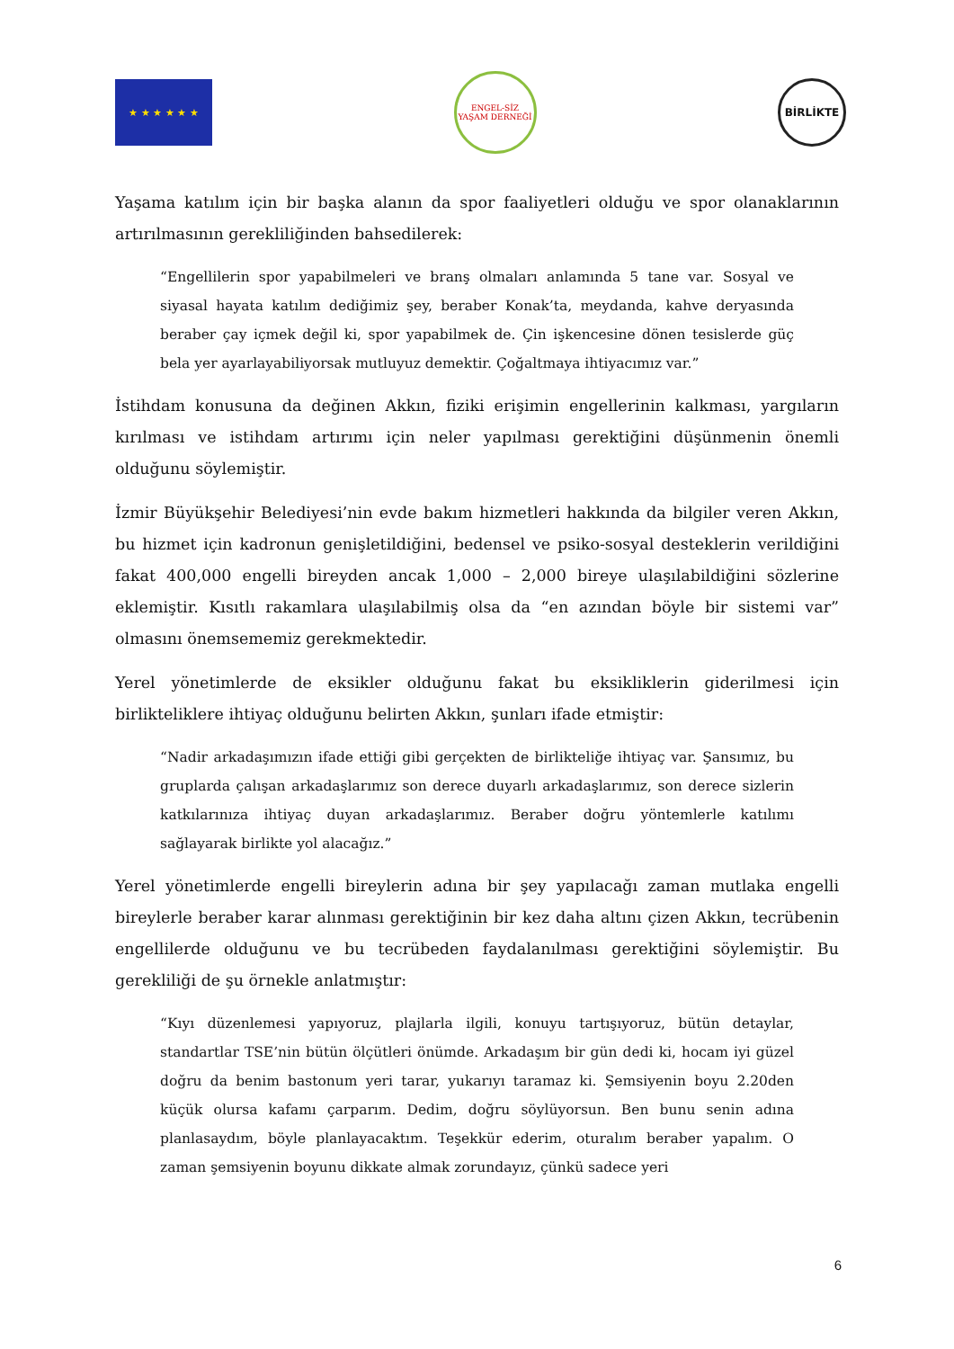★ ★ ★ ★ ★ ★
ENGEL-SİZ YAŞAM DERNEĞİ
BİRLİKTE
Yaşama katılım için bir başka alanın da spor faaliyetleri olduğu ve spor olanaklarının artırılmasının gerekliliğinden bahsedilerek:
“Engellilerin spor yapabilmeleri ve branş olmaları anlamında 5 tane var. Sosyal ve siyasal hayata katılım dediğimiz şey, beraber Konak’ta, meydanda, kahve deryasında beraber çay içmek değil ki, spor yapabilmek de. Çin işkencesine dönen tesislerde güç bela yer ayarlayabiliyorsak mutluyuz demektir. Çoğaltmaya ihtiyacımız var.”
İstihdam konusuna da değinen Akkın, fiziki erişimin engellerinin kalkması, yargıların kırılması ve istihdam artırımı için neler yapılması gerektiğini düşünmenin önemli olduğunu söylemiştir.
İzmir Büyükşehir Belediyesi’nin evde bakım hizmetleri hakkında da bilgiler veren Akkın, bu hizmet için kadronun genişletildiğini, bedensel ve psiko-sosyal desteklerin verildiğini fakat 400,000 engelli bireyden ancak 1,000 – 2,000 bireye ulaşılabildiğini sözlerine eklemiştir. Kısıtlı rakamlara ulaşılabilmiş olsa da “en azından böyle bir sistemi var” olmasını önemsememiz gerekmektedir.
Yerel yönetimlerde de eksikler olduğunu fakat bu eksikliklerin giderilmesi için birlikteliklere ihtiyaç olduğunu belirten Akkın, şunları ifade etmiştir:
“Nadir arkadaşımızın ifade ettiği gibi gerçekten de birlikteliğe ihtiyaç var. Şansımız, bu gruplarda çalışan arkadaşlarımız son derece duyarlı arkadaşlarımız, son derece sizlerin katkılarınıza ihtiyaç duyan arkadaşlarımız. Beraber doğru yöntemlerle katılımı sağlayarak birlikte yol alacağız.”
Yerel yönetimlerde engelli bireylerin adına bir şey yapılacağı zaman mutlaka engelli bireylerle beraber karar alınması gerektiğinin bir kez daha altını çizen Akkın, tecrübenin engellilerde olduğunu ve bu tecrübeden faydalanılması gerektiğini söylemiştir. Bu gerekliliği de şu örnekle anlatmıştır:
“Kıyı düzenlemesi yapıyoruz, plajlarla ilgili, konuyu tartışıyoruz, bütün detaylar, standartlar TSE’nin bütün ölçütleri önümde. Arkadaşım bir gün dedi ki, hocam iyi güzel doğru da benim bastonum yeri tarar, yukarıyı taramaz ki. Şemsiyenin boyu 2.20den küçük olursa kafamı çarparım. Dedim, doğru söylüyorsun. Ben bunu senin adına planlasaydım, böyle planlayacaktım. Teşekkür ederim, oturalım beraber yapalım. O zaman şemsiyenin boyunu dikkate almak zorundayız, çünkü sadece yeri
6